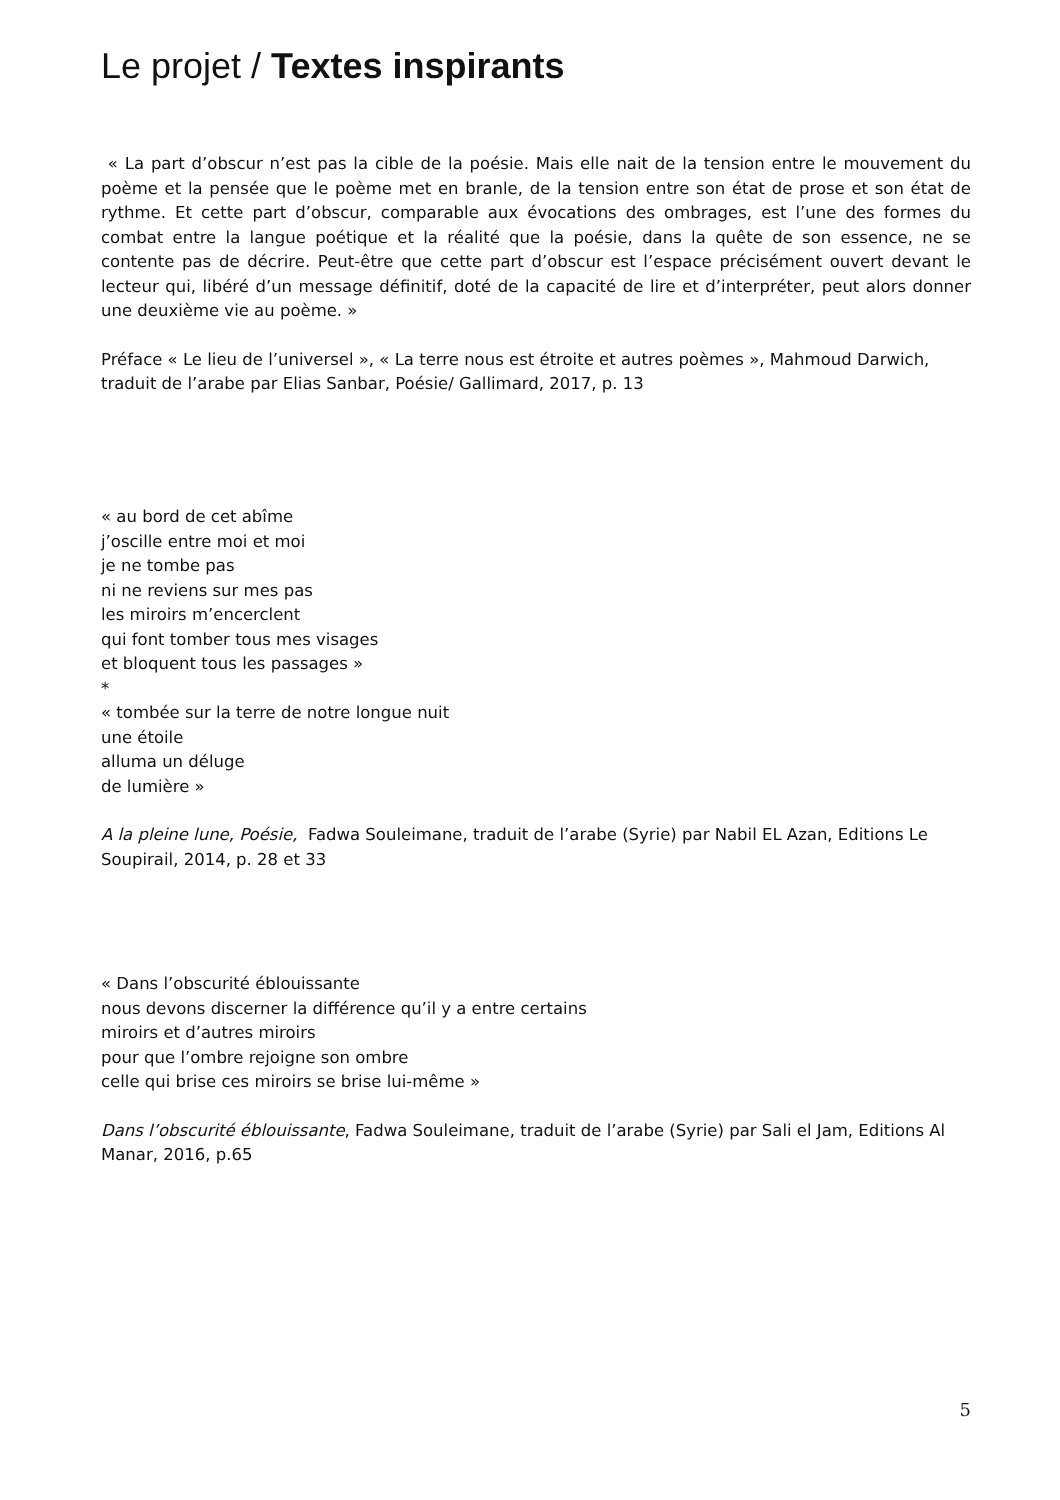Le projet / Textes inspirants
« La part d’obscur n’est pas la cible de la poésie. Mais elle nait de la tension entre le mouvement du poème et la pensée que le poème met en branle, de la tension entre son état de prose et son état de rythme. Et cette part d’obscur, comparable aux évocations des ombrages, est l’une des formes du combat entre la langue poétique et la réalité que la poésie, dans la quête de son essence, ne se contente pas de décrire. Peut-être que cette part d’obscur est l’espace précisément ouvert devant le lecteur qui, libéré d’un message définitif, doté de la capacité de lire et d’interpréter, peut alors donner une deuxième vie au poème. »
Préface « Le lieu de l’universel », « La terre nous est étroite et autres poèmes », Mahmoud Darwich,
traduit de l’arabe par Elias Sanbar, Poésie/ Gallimard, 2017, p. 13
« au bord de cet abîme
j’oscille entre moi et moi
je ne tombe pas
ni ne reviens sur mes pas
les miroirs m’encerclent
qui font tomber tous mes visages
et bloquent tous les passages »
*
« tombée sur la terre de notre longue nuit
une étoile
alluma un déluge
de lumière »
A la pleine lune, Poésie, Fadwa Souleimane, traduit de l’arabe (Syrie) par Nabil EL Azan, Editions Le Soupirail, 2014, p. 28 et 33
« Dans l’obscurité éblouissante
nous devons discerner la différence qu’il y a entre certains
miroirs et d’autres miroirs
pour que l’ombre rejoigne son ombre
celle qui brise ces miroirs se brise lui-même »
Dans l’obscurité éblouissante, Fadwa Souleimane, traduit de l’arabe (Syrie) par Sali el Jam, Editions Al Manar, 2016, p.65
5